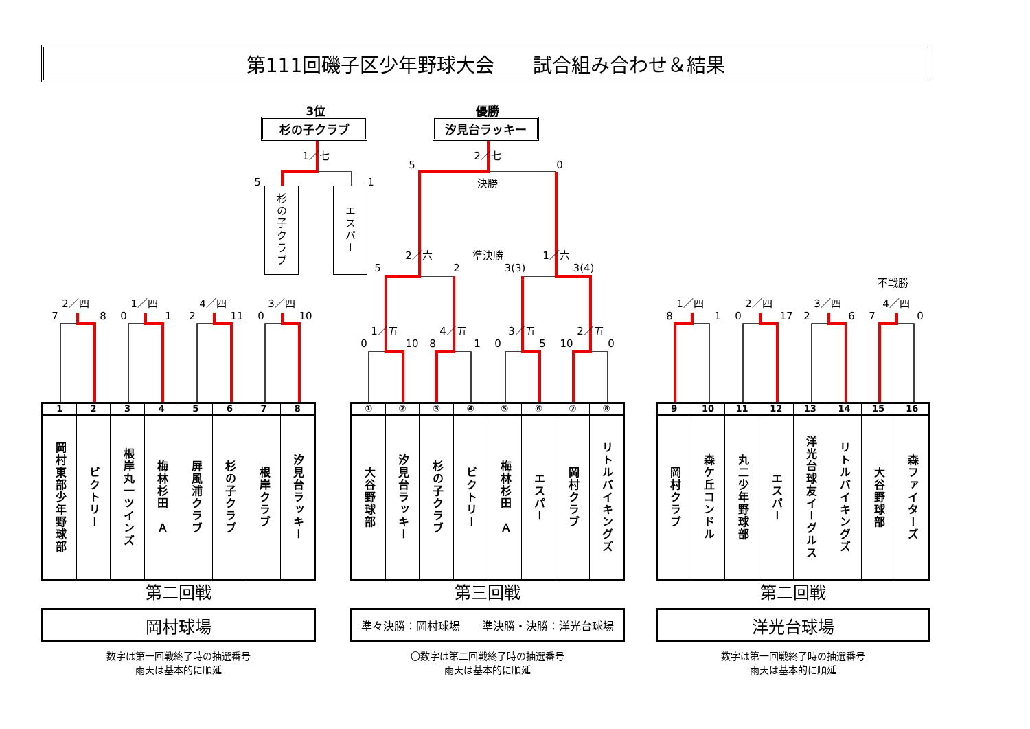第111回磯子区少年野球大会　　試合組み合わせ＆結果
3位
杉の子クラブ
優勝
汐見台ラッキー
1／七
5
1
杉の子クラブ
エスパー
2／七
5
0
決勝
2／六
準決勝
1／六
5
2
3(3)
3(4)
不戦勝
2／四
1／四
4／四
3／四
7
8
0
1
2
11
0
10
1／五
4／五
3／五
2／五
0
10
8
1
0
5
10
0
1／四
2／四
3／四
4／四
8
1
0
17
2
6
7
0
| 1 | 2 | 3 | 4 | 5 | 6 | 7 | 8 |
| --- | --- | --- | --- | --- | --- | --- | --- |
| 岡村東部少年野球部 | ビクトリー | 根岸丸一ツインズ | 梅林杉田 Ａ | 屏風浦クラブ | 杉の子クラブ | 根岸クラブ | 汐見台ラッキー |
| ① | ② | ③ | ④ | ⑤ | ⑥ | ⑦ | ⑧ |
| --- | --- | --- | --- | --- | --- | --- | --- |
| 大谷野球部 | 汐見台ラッキー | 杉の子クラブ | ビクトリー | 梅林杉田 Ａ | エスパー | 岡村クラブ | リトルバイキングズ |
| 9 | 10 | 11 | 12 | 13 | 14 | 15 | 16 |
| --- | --- | --- | --- | --- | --- | --- | --- |
| 岡村クラブ | 森ケ丘コンドル | 丸二少年野球部 | エスパー | 洋光台球友イーグルス | リトルバイキングズ | 大谷野球部 | 森ファイターズ |
第二回戦
第三回戦
第二回戦
岡村球場
準々決勝：岡村球場　　準決勝・決勝：洋光台球場
洋光台球場
数字は第一回戦終了時の抽選番号
雨天は基本的に順延
〇数字は第二回戦終了時の抽選番号
雨天は基本的に順延
数字は第一回戦終了時の抽選番号
雨天は基本的に順延